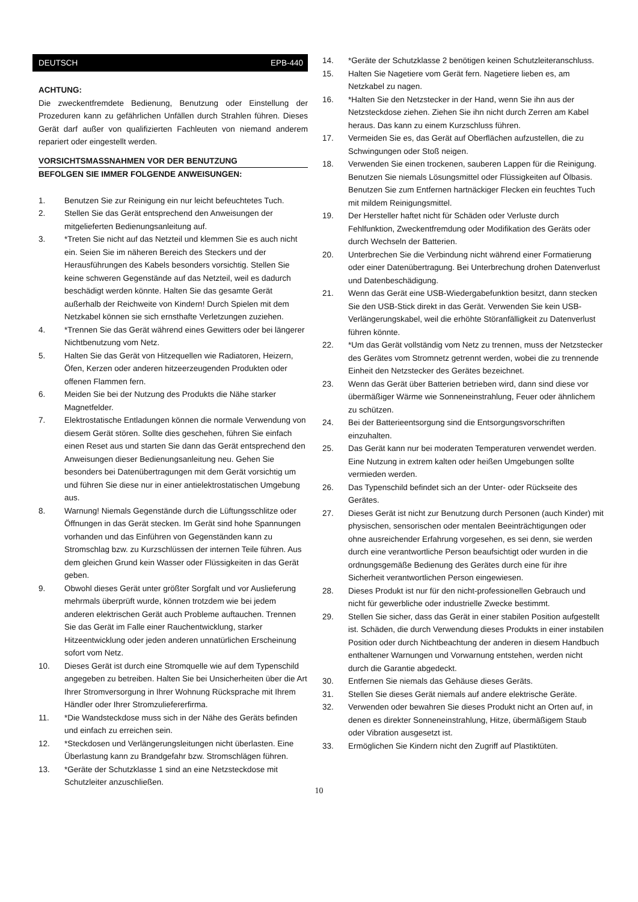DEUTSCH EPB-440
ACHTUNG:
Die zweckentfremdete Bedienung, Benutzung oder Einstellung der Prozeduren kann zu gefährlichen Unfällen durch Strahlen führen. Dieses Gerät darf außer von qualifizierten Fachleuten von niemand anderem repariert oder eingestellt werden.
VORSICHTSMASSNAHMEN VOR DER BENUTZUNG
BEFOLGEN SIE IMMER FOLGENDE ANWEISUNGEN:
1. Benutzen Sie zur Reinigung ein nur leicht befeuchtetes Tuch.
2. Stellen Sie das Gerät entsprechend den Anweisungen der mitgelieferten Bedienungsanleitung auf.
3. *Treten Sie nicht auf das Netzteil und klemmen Sie es auch nicht ein. Seien Sie im näheren Bereich des Steckers und der Herausführungen des Kabels besonders vorsichtig. Stellen Sie keine schweren Gegenstände auf das Netzteil, weil es dadurch beschädigt werden könnte. Halten Sie das gesamte Gerät außerhalb der Reichweite von Kindern! Durch Spielen mit dem Netzkabel können sie sich ernsthafte Verletzungen zuziehen.
4. *Trennen Sie das Gerät während eines Gewitters oder bei längerer Nichtbenutzung vom Netz.
5. Halten Sie das Gerät von Hitzequellen wie Radiatoren, Heizern, Öfen, Kerzen oder anderen hitzeerzeugenden Produkten oder offenen Flammen fern.
6. Meiden Sie bei der Nutzung des Produkts die Nähe starker Magnetfelder.
7. Elektrostatische Entladungen können die normale Verwendung von diesem Gerät stören. Sollte dies geschehen, führen Sie einfach einen Reset aus und starten Sie dann das Gerät entsprechend den Anweisungen dieser Bedienungsanleitung neu. Gehen Sie besonders bei Datenübertragungen mit dem Gerät vorsichtig um und führen Sie diese nur in einer antielektrostatischen Umgebung aus.
8. Warnung! Niemals Gegenstände durch die Lüftungsschlitze oder Öffnungen in das Gerät stecken. Im Gerät sind hohe Spannungen vorhanden und das Einführen von Gegenständen kann zu Stromschlag bzw. zu Kurzschlüssen der internen Teile führen. Aus dem gleichen Grund kein Wasser oder Flüssigkeiten in das Gerät geben.
9. Obwohl dieses Gerät unter größter Sorgfalt und vor Auslieferung mehrmals überprüft wurde, können trotzdem wie bei jedem anderen elektrischen Gerät auch Probleme auftauchen. Trennen Sie das Gerät im Falle einer Rauchentwicklung, starker Hitzeentwicklung oder jeden anderen unnatürlichen Erscheinung sofort vom Netz.
10. Dieses Gerät ist durch eine Stromquelle wie auf dem Typenschild angegeben zu betreiben. Halten Sie bei Unsicherheiten über die Art Ihrer Stromversorgung in Ihrer Wohnung Rücksprache mit Ihrem Händler oder Ihrer Stromzuliefererfirma.
11. *Die Wandsteckdose muss sich in der Nähe des Geräts befinden und einfach zu erreichen sein.
12. *Steckdosen und Verlängerungsleitungen nicht überlasten. Eine Überlastung kann zu Brandgefahr bzw. Stromschlägen führen.
13. *Geräte der Schutzklasse 1 sind an eine Netzsteckdose mit Schutzleiter anzuschließen.
14. *Geräte der Schutzklasse 2 benötigen keinen Schutzleiteranschluss.
15. Halten Sie Nagetiere vom Gerät fern. Nagetiere lieben es, am Netzkabel zu nagen.
16. *Halten Sie den Netzstecker in der Hand, wenn Sie ihn aus der Netzsteckdose ziehen. Ziehen Sie ihn nicht durch Zerren am Kabel heraus. Das kann zu einem Kurzschluss führen.
17. Vermeiden Sie es, das Gerät auf Oberflächen aufzustellen, die zu Schwingungen oder Stoß neigen.
18. Verwenden Sie einen trockenen, sauberen Lappen für die Reinigung. Benutzen Sie niemals Lösungsmittel oder Flüssigkeiten auf Ölbasis. Benutzen Sie zum Entfernen hartnäckiger Flecken ein feuchtes Tuch mit mildem Reinigungsmittel.
19. Der Hersteller haftet nicht für Schäden oder Verluste durch Fehlfunktion, Zweckentfremdung oder Modifikation des Geräts oder durch Wechseln der Batterien.
20. Unterbrechen Sie die Verbindung nicht während einer Formatierung oder einer Datenübertragung. Bei Unterbrechung drohen Datenverlust und Datenbeschädigung.
21. Wenn das Gerät eine USB-Wiedergabefunktion besitzt, dann stecken Sie den USB-Stick direkt in das Gerät. Verwenden Sie kein USB-Verlängerungskabel, weil die erhöhte Störanfälligkeit zu Datenverlust führen könnte.
22. *Um das Gerät vollständig vom Netz zu trennen, muss der Netzstecker des Gerätes vom Stromnetz getrennt werden, wobei die zu trennende Einheit den Netzstecker des Gerätes bezeichnet.
23. Wenn das Gerät über Batterien betrieben wird, dann sind diese vor übermäßiger Wärme wie Sonneneinstrahlung, Feuer oder ähnlichem zu schützen.
24. Bei der Batterieentsorgung sind die Entsorgungsvorschriften einzuhalten.
25. Das Gerät kann nur bei moderaten Temperaturen verwendet werden. Eine Nutzung in extrem kalten oder heißen Umgebungen sollte vermieden werden.
26. Das Typenschild befindet sich an der Unter- oder Rückseite des Gerätes.
27. Dieses Gerät ist nicht zur Benutzung durch Personen (auch Kinder) mit physischen, sensorischen oder mentalen Beeinträchtigungen oder ohne ausreichender Erfahrung vorgesehen, es sei denn, sie werden durch eine verantwortliche Person beaufsichtigt oder wurden in die ordnungsgemäße Bedienung des Gerätes durch eine für ihre Sicherheit verantwortlichen Person eingewiesen.
28. Dieses Produkt ist nur für den nicht-professionellen Gebrauch und nicht für gewerbliche oder industrielle Zwecke bestimmt.
29. Stellen Sie sicher, dass das Gerät in einer stabilen Position aufgestellt ist. Schäden, die durch Verwendung dieses Produkts in einer instabilen Position oder durch Nichtbeachtung der anderen in diesem Handbuch enthaltener Warnungen und Vorwarnung entstehen, werden nicht durch die Garantie abgedeckt.
30. Entfernen Sie niemals das Gehäuse dieses Geräts.
31. Stellen Sie dieses Gerät niemals auf andere elektrische Geräte.
32. Verwenden oder bewahren Sie dieses Produkt nicht an Orten auf, in denen es direkter Sonneneinstrahlung, Hitze, übermäßigem Staub oder Vibration ausgesetzt ist.
33. Ermöglichen Sie Kindern nicht den Zugriff auf Plastiktüten.
10